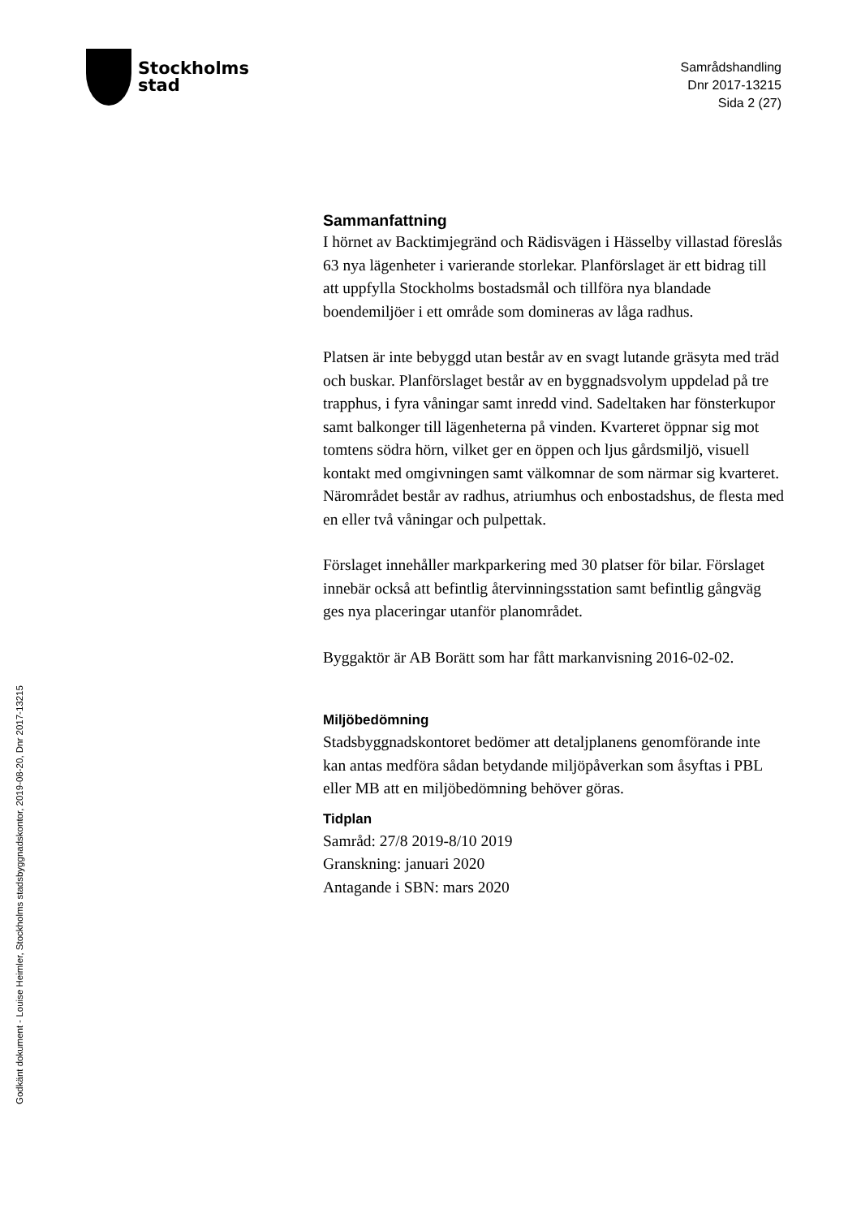Stockholms
stad
Samrådshandling
Dnr 2017-13215
Sida 2 (27)
Sammanfattning
I hörnet av Backtimjegränd och Rädisvägen i Hässelby villastad föreslås 63 nya lägenheter i varierande storlekar. Planförslaget är ett bidrag till att uppfylla Stockholms bostadsmål och tillföra nya blandade boendemiljöer i ett område som domineras av låga radhus.
Platsen är inte bebyggd utan består av en svagt lutande gräsyta med träd och buskar. Planförslaget består av en byggnadsvolym uppdelad på tre trapphus, i fyra våningar samt inredd vind. Sadeltaken har fönsterkupor samt balkonger till lägenheterna på vinden. Kvarteret öppnar sig mot tomtens södra hörn, vilket ger en öppen och ljus gårdsmiljö, visuell kontakt med omgivningen samt välkomnar de som närmar sig kvarteret. Närområdet består av radhus, atriumhus och enbostadshus, de flesta med en eller två våningar och pulpettak.
Förslaget innehåller markparkering med 30 platser för bilar. Förslaget innebär också att befintlig återvinningsstation samt befintlig gångväg ges nya placeringar utanför planområdet.
Byggaktör är AB Borätt som har fått markanvisning 2016-02-02.
Miljöbedömning
Stadsbyggnadskontoret bedömer att detaljplanens genomförande inte kan antas medföra sådan betydande miljöpåverkan som åsyftas i PBL eller MB att en miljöbedömning behöver göras.
Tidplan
Samråd: 27/8 2019-8/10 2019
Granskning: januari 2020
Antagande i SBN: mars 2020
Godkänt dokument - Louise Heimler, Stockholms stadsbyggnadskontor, 2019-08-20, Dnr 2017-13215